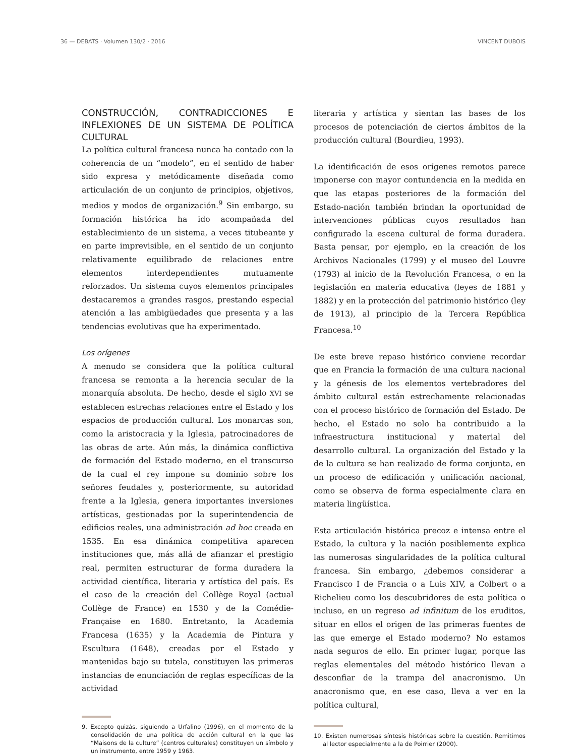36 — DEBATS · Volumen 130/2 · 2016 VINCENT DUBOIS
CONSTRUCCIÓN, CONTRADICCIONES E INFLEXIONES DE UN SISTEMA DE POLÍTICA CULTURAL
La política cultural francesa nunca ha contado con la coherencia de un “modelo”, en el sentido de haber sido expresa y metódicamente diseñada como articulación de un conjunto de principios, objetivos, medios y modos de organización.<sup>9</sup> Sin embargo, su formación histórica ha ido acompañada del establecimiento de un sistema, a veces titubeante y en parte imprevisible, en el sentido de un conjunto relativamente equilibrado de relaciones entre elementos interdependientes mutuamente reforzados. Un sistema cuyos elementos principales destacaremos a grandes rasgos, prestando especial atención a las ambigüedades que presenta y a las tendencias evolutivas que ha experimentado.
Los orígenes
A menudo se considera que la política cultural francesa se remonta a la herencia secular de la monarquía absoluta. De hecho, desde el siglo XVI se establecen estrechas relaciones entre el Estado y los espacios de producción cultural. Los monarcas son, como la aristocracia y la Iglesia, patrocinadores de las obras de arte. Aún más, la dinámica conflictiva de formación del Estado moderno, en el transcurso de la cual el rey impone su dominio sobre los señores feudales y, posteriormente, su autoridad frente a la Iglesia, genera importantes inversiones artísticas, gestionadas por la superintendencia de edificios reales, una administración ad hoc creada en 1535. En esa dinámica competitiva aparecen instituciones que, más allá de afianzar el prestigio real, permiten estructurar de forma duradera la actividad científica, literaria y artística del país. Es el caso de la creación del Collège Royal (actual Collège de France) en 1530 y de la Comédie- Française en 1680. Entretanto, la Academia Francesa (1635) y la Academia de Pintura y Escultura (1648), creadas por el Estado y mantenidas bajo su tutela, constituyen las primeras instancias de enunciación de reglas específicas de la actividad
9. Excepto quizás, siguiendo a Urfalino (1996), en el momento de la consolidación de una política de acción cultural en la que las “Maisons de la culture” (centros culturales) constituyen un símbolo y un instrumento, entre 1959 y 1963.
literaria y artística y sientan las bases de los procesos de potenciación de ciertos ámbitos de la producción cultural (Bourdieu, 1993).
La identificación de esos orígenes remotos parece imponerse con mayor contundencia en la medida en que las etapas posteriores de la formación del Estado-nación también brindan la oportunidad de intervenciones públicas cuyos resultados han configurado la escena cultural de forma duradera. Basta pensar, por ejemplo, en la creación de los Archivos Nacionales (1799) y el museo del Louvre (1793) al inicio de la Revolución Francesa, o en la legislación en materia educativa (leyes de 1881 y 1882) y en la protección del patrimonio histórico (ley de 1913), al principio de la Tercera República Francesa.<sup>10</sup>
De este breve repaso histórico conviene recordar que en Francia la formación de una cultura nacional y la génesis de los elementos vertebradores del ámbito cultural están estrechamente relacionadas con el proceso histórico de formación del Estado. De hecho, el Estado no solo ha contribuido a la infraestructura institucional y material del desarrollo cultural. La organización del Estado y la de la cultura se han realizado de forma conjunta, en un proceso de edificación y unificación nacional, como se observa de forma especialmente clara en materia lingüística.
Esta articulación histórica precoz e intensa entre el Estado, la cultura y la nación posiblemente explica las numerosas singularidades de la política cultural francesa. Sin embargo, ¿debemos considerar a Francisco I de Francia o a Luis XIV, a Colbert o a Richelieu como los descubridores de esta política o incluso, en un regreso ad infinitum de los eruditos, situar en ellos el origen de las primeras fuentes de las que emerge el Estado moderno? No estamos nada seguros de ello. En primer lugar, porque las reglas elementales del método histórico llevan a desconfiar de la trampa del anacronismo. Un anacronismo que, en ese caso, lleva a ver en la política cultural,
10. Existen numerosas síntesis históricas sobre la cuestión. Remitimos al lector especialmente a la de Poirrier (2000).